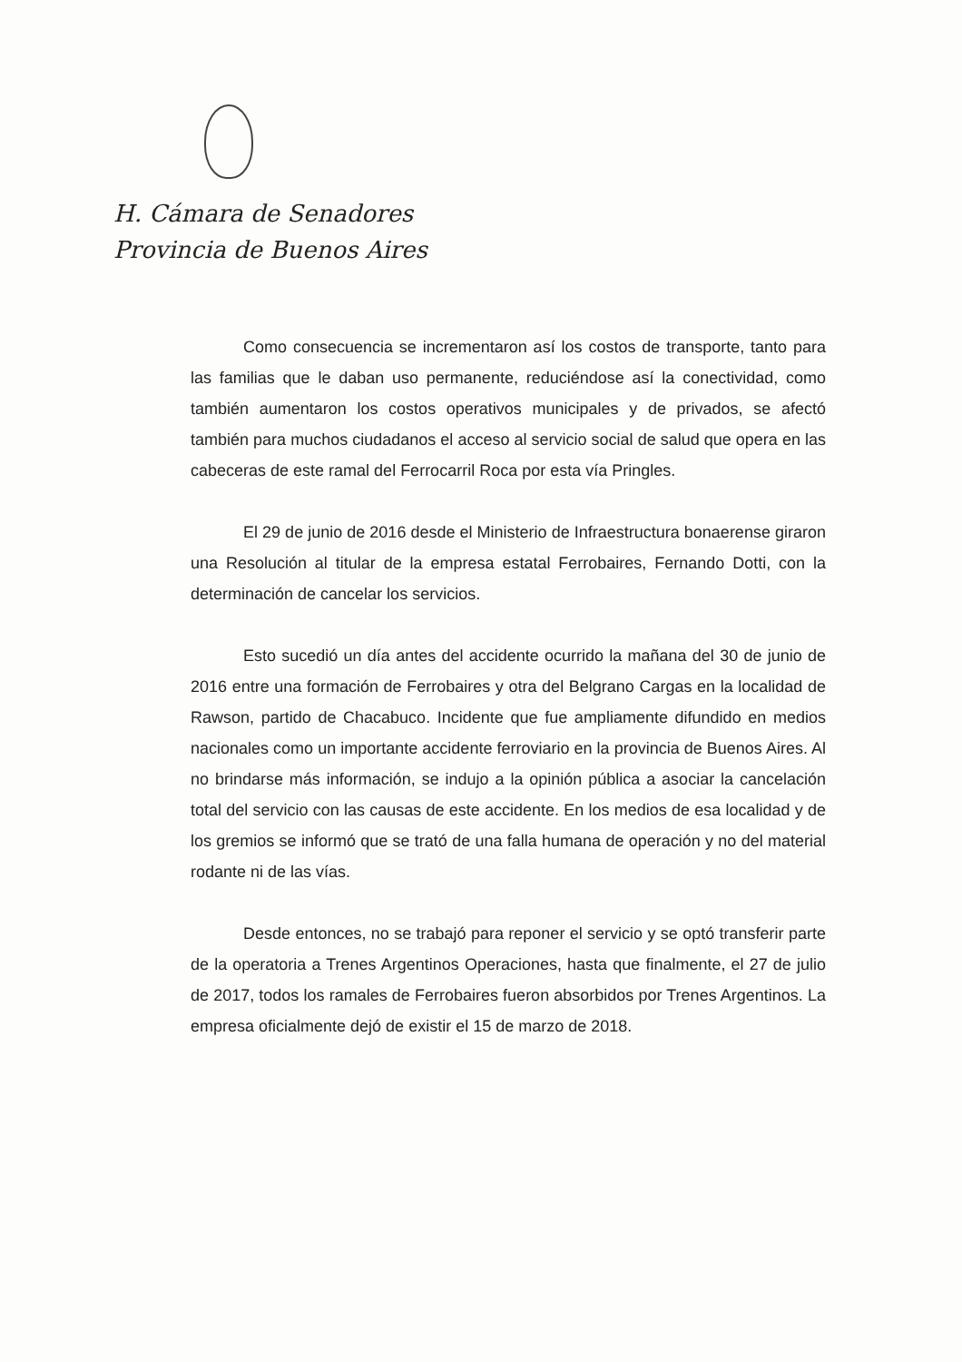H. Cámara de Senadores
Provincia de Buenos Aires
Como consecuencia se incrementaron así los costos de transporte, tanto para las familias que le daban uso permanente, reduciéndose así la conectividad, como también aumentaron los costos operativos municipales y de privados, se afectó también para muchos ciudadanos el acceso al servicio social de salud que opera en las cabeceras de este ramal del Ferrocarril Roca por esta vía Pringles.
El 29 de junio de 2016 desde el Ministerio de Infraestructura bonaerense giraron una Resolución al titular de la empresa estatal Ferrobaires, Fernando Dotti, con la determinación de cancelar los servicios.
Esto sucedió un día antes del accidente ocurrido la mañana del 30 de junio de 2016 entre una formación de Ferrobaires y otra del Belgrano Cargas en la localidad de Rawson, partido de Chacabuco. Incidente que fue ampliamente difundido en medios nacionales como un importante accidente ferroviario en la provincia de Buenos Aires. Al no brindarse más información, se indujo a la opinión pública a asociar la cancelación total del servicio con las causas de este accidente. En los medios de esa localidad y de los gremios se informó que se trató de una falla humana de operación y no del material rodante ni de las vías.
Desde entonces, no se trabajó para reponer el servicio y se optó transferir parte de la operatoria a Trenes Argentinos Operaciones, hasta que finalmente, el 27 de julio de 2017, todos los ramales de Ferrobaires fueron absorbidos por Trenes Argentinos. La empresa oficialmente dejó de existir el 15 de marzo de 2018.